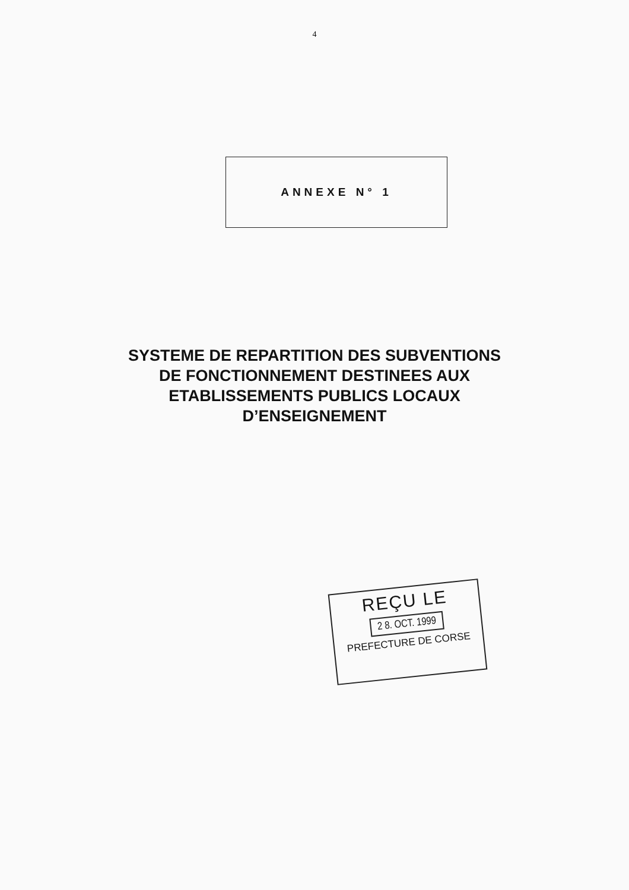4
ANNEXE N° 1
SYSTEME DE REPARTITION DES SUBVENTIONS
DE FONCTIONNEMENT DESTINEES AUX
ETABLISSEMENTS PUBLICS LOCAUX
D’ENSEIGNEMENT
REÇU LE
2 8. OCT. 1999
PREFECTURE DE CORSE